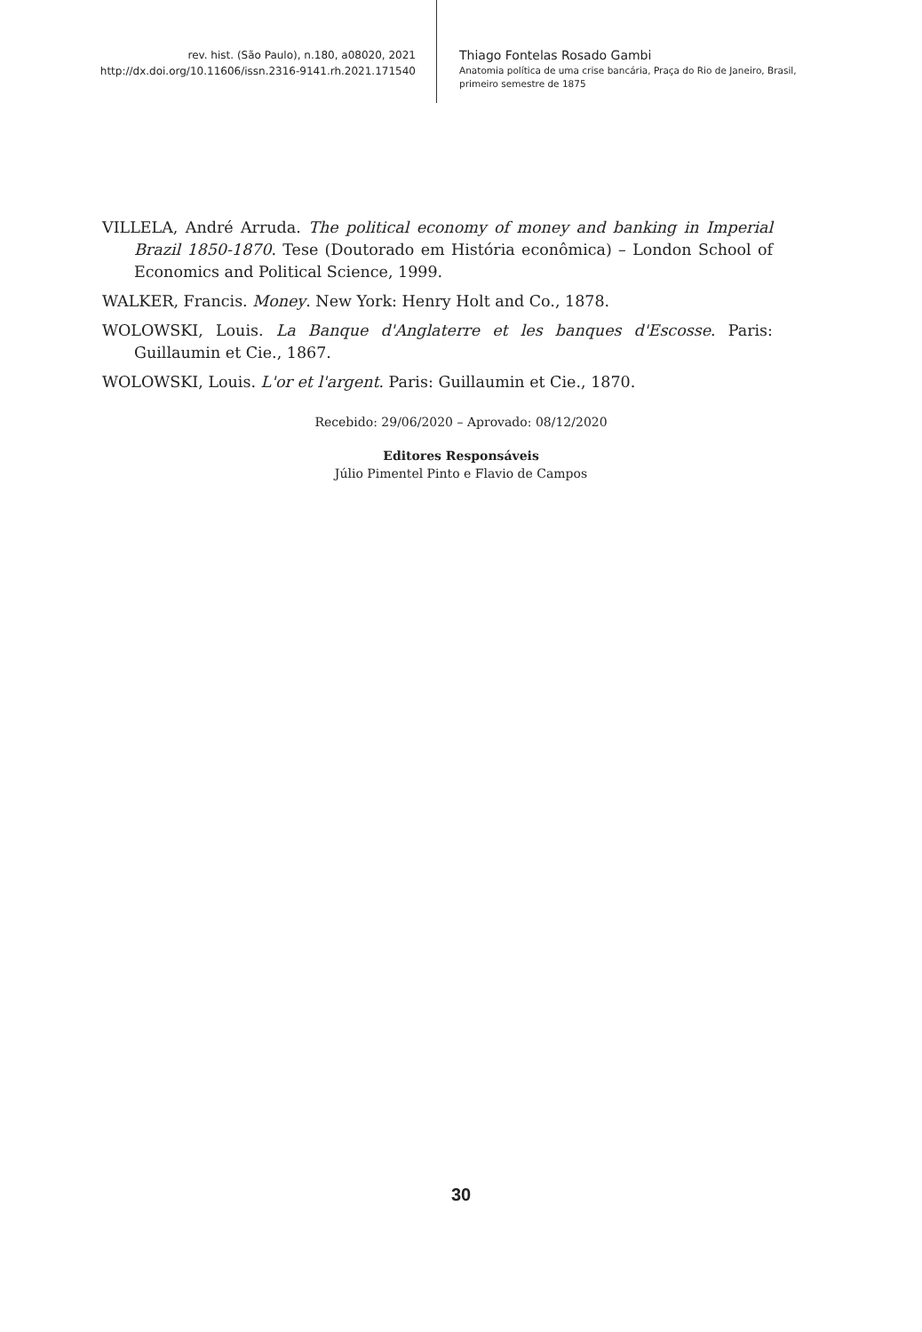rev. hist. (São Paulo), n.180, a08020, 2021
http://dx.doi.org/10.11606/issn.2316-9141.rh.2021.171540
Thiago Fontelas Rosado Gambi
Anatomia política de uma crise bancária, Praça do Rio de Janeiro, Brasil, primeiro semestre de 1875
VILLELA, André Arruda. The political economy of money and banking in Imperial Brazil 1850-1870. Tese (Doutorado em História econômica) – London School of Economics and Political Science, 1999.
WALKER, Francis. Money. New York: Henry Holt and Co., 1878.
WOLOWSKI, Louis. La Banque d'Anglaterre et les banques d'Escosse. Paris: Guillaumin et Cie., 1867.
WOLOWSKI, Louis. L'or et l'argent. Paris: Guillaumin et Cie., 1870.
Recebido: 29/06/2020 – Aprovado: 08/12/2020
Editores Responsáveis
Júlio Pimentel Pinto e Flavio de Campos
30